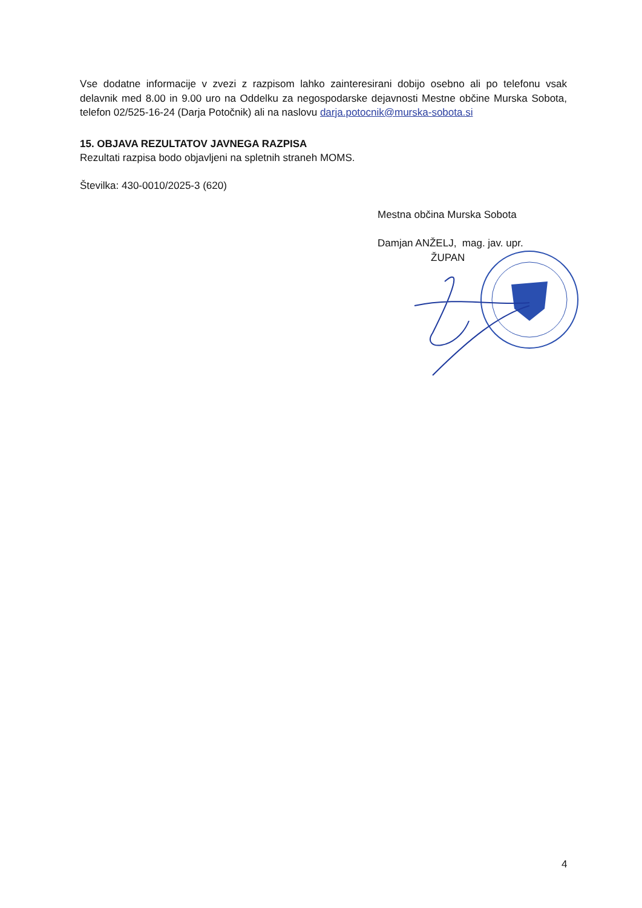Vse dodatne informacije v zvezi z razpisom lahko zainteresirani dobijo osebno ali po telefonu vsak delavnik med 8.00 in 9.00 uro na Oddelku za negospodarske dejavnosti Mestne občine Murska Sobota, telefon 02/525-16-24 (Darja Potočnik) ali na naslovu darja.potocnik@murska-sobota.si
15. OBJAVA REZULTATOV JAVNEGA RAZPISA
Rezultati razpisa bodo objavljeni na spletnih straneh MOMS.
Številka: 430-0010/2025-3 (620)
Mestna občina Murska Sobota
Damjan ANŽELJ, mag. jav. upr.
ŽUPAN
4